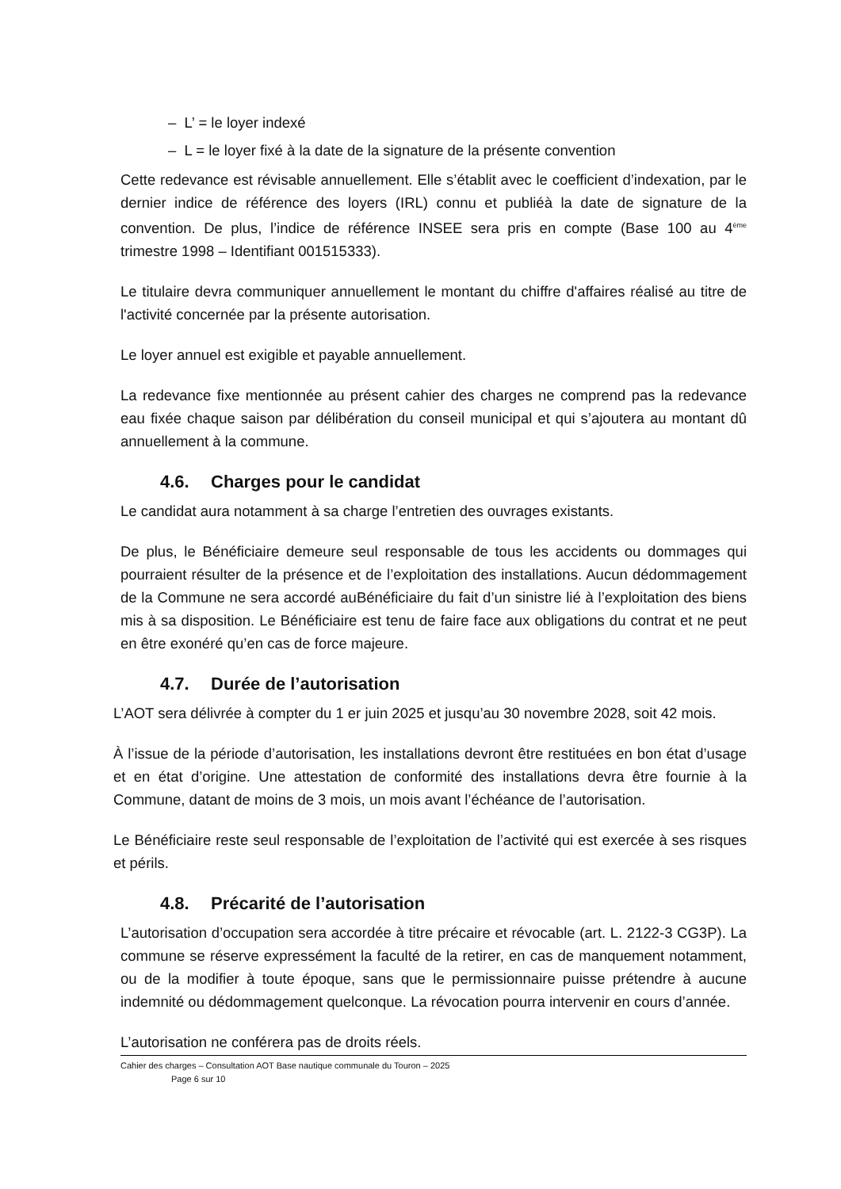– L’ = le loyer indexé
– L = le loyer fixé à la date de la signature de la présente convention
Cette redevance est révisable annuellement. Elle s’établit avec le coefficient d’indexation, par le dernier indice de référence des loyers (IRL) connu et publiéà la date de signature de la convention. De plus, l’indice de référence INSEE sera pris en compte (Base 100 au 4<sup>ème</sup> trimestre 1998 – Identifiant 001515333).
Le titulaire devra communiquer annuellement le montant du chiffre d'affaires réalisé au titre de l'activité concernée par la présente autorisation.
Le loyer annuel est exigible et payable annuellement.
La redevance fixe mentionnée au présent cahier des charges ne comprend pas la redevance eau fixée chaque saison par délibération du conseil municipal et qui s’ajoutera au montant dû annuellement à la commune.
4.6. Charges pour le candidat
Le candidat aura notamment à sa charge l’entretien des ouvrages existants.
De plus, le Bénéficiaire demeure seul responsable de tous les accidents ou dommages qui pourraient résulter de la présence et de l’exploitation des installations. Aucun dédommagement de la Commune ne sera accordé auBénéficiaire du fait d’un sinistre lié à l’exploitation des biens mis à sa disposition. Le Bénéficiaire est tenu de faire face aux obligations du contrat et ne peut en être exonéré qu’en cas de force majeure.
4.7. Durée de l’autorisation
L’AOT sera délivrée à compter du 1 er juin 2025 et jusqu’au 30 novembre 2028, soit 42 mois.
À l’issue de la période d’autorisation, les installations devront être restituées en bon état d’usage et en état d’origine. Une attestation de conformité des installations devra être fournie à la Commune, datant de moins de 3 mois, un mois avant l’échéance de l’autorisation.
Le Bénéficiaire reste seul responsable de l’exploitation de l’activité qui est exercée à ses risques et périls.
4.8. Précarité de l’autorisation
L’autorisation d’occupation sera accordée à titre précaire et révocable (art. L. 2122-3 CG3P). La commune se réserve expressément la faculté de la retirer, en cas de manquement notamment, ou de la modifier à toute époque, sans que le permissionnaire puisse prétendre à aucune indemnité ou dédommagement quelconque. La révocation pourra intervenir en cours d’année.
L’autorisation ne conférera pas de droits réels.
Cahier des charges – Consultation AOT Base nautique communale du Touron – 2025
Page 6 sur 10